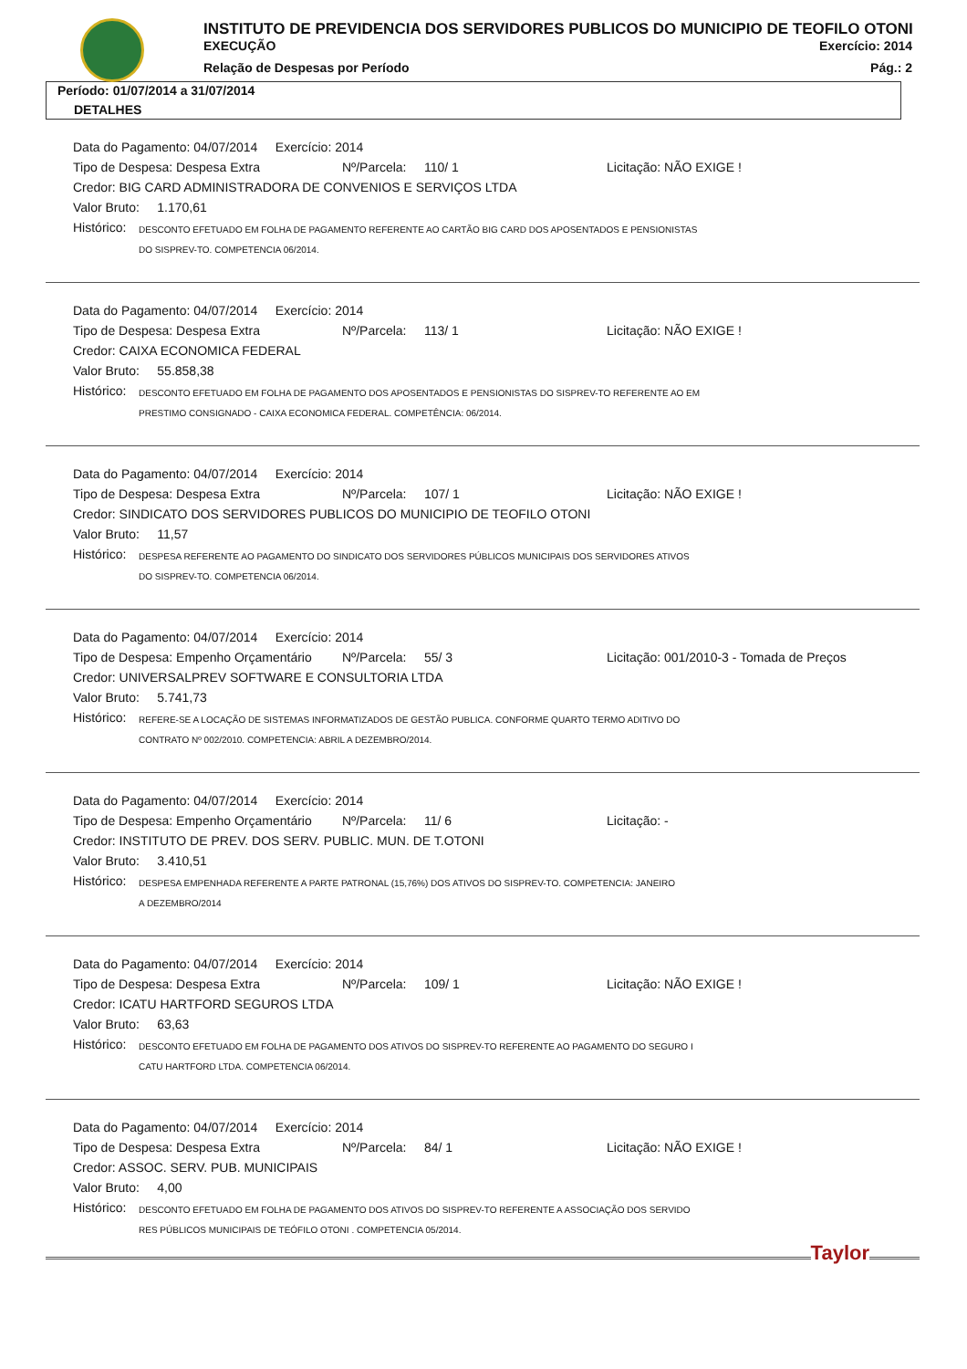INSTITUTO DE PREVIDENCIA DOS SERVIDORES PUBLICOS DO MUNICIPIO DE TEOFILO OTONI
EXECUÇÃO Exercício: 2014
Relação de Despesas por Período Pág.: 2
Período: 01/07/2014 a 31/07/2014
DETALHES
Data do Pagamento: 04/07/2014 Exercício: 2014
Tipo de Despesa: Despesa Extra Nº/Parcela: 110/ 1 Licitação: NÃO EXIGE !
Credor: BIG CARD ADMINISTRADORA DE CONVENIOS E SERVIÇOS LTDA
Valor Bruto: 1.170,61
Histórico: DESCONTO EFETUADO EM FOLHA DE PAGAMENTO REFERENTE AO CARTÃO BIG CARD DOS APOSENTADOS E PENSIONISTAS
DO SISPREV-TO. COMPETENCIA 06/2014.
Data do Pagamento: 04/07/2014 Exercício: 2014
Tipo de Despesa: Despesa Extra Nº/Parcela: 113/ 1 Licitação: NÃO EXIGE !
Credor: CAIXA ECONOMICA FEDERAL
Valor Bruto: 55.858,38
Histórico: DESCONTO EFETUADO EM FOLHA DE PAGAMENTO DOS APOSENTADOS E PENSIONISTAS DO SISPREV-TO REFERENTE AO EM
PRESTIMO CONSIGNADO - CAIXA ECONOMICA FEDERAL. COMPETÊNCIA: 06/2014.
Data do Pagamento: 04/07/2014 Exercício: 2014
Tipo de Despesa: Despesa Extra Nº/Parcela: 107/ 1 Licitação: NÃO EXIGE !
Credor: SINDICATO DOS SERVIDORES PUBLICOS DO MUNICIPIO DE TEOFILO OTONI
Valor Bruto: 11,57
Histórico: DESPESA REFERENTE AO PAGAMENTO DO SINDICATO DOS SERVIDORES PÚBLICOS MUNICIPAIS DOS SERVIDORES ATIVOS
DO SISPREV-TO. COMPETENCIA 06/2014.
Data do Pagamento: 04/07/2014 Exercício: 2014
Tipo de Despesa: Empenho Orçamentário Nº/Parcela: 55/ 3 Licitação: 001/2010-3 - Tomada de Preços
Credor: UNIVERSALPREV SOFTWARE E CONSULTORIA LTDA
Valor Bruto: 5.741,73
Histórico: REFERE-SE A LOCAÇÃO DE SISTEMAS INFORMATIZADOS DE GESTÃO PUBLICA. CONFORME QUARTO TERMO ADITIVO DO
CONTRATO Nº 002/2010. COMPETENCIA: ABRIL A DEZEMBRO/2014.
Data do Pagamento: 04/07/2014 Exercício: 2014
Tipo de Despesa: Empenho Orçamentário Nº/Parcela: 11/ 6 Licitação: -
Credor: INSTITUTO DE PREV. DOS SERV. PUBLIC. MUN. DE T.OTONI
Valor Bruto: 3.410,51
Histórico: DESPESA EMPENHADA REFERENTE A PARTE PATRONAL (15,76%) DOS ATIVOS DO SISPREV-TO. COMPETENCIA: JANEIRO
A DEZEMBRO/2014
Data do Pagamento: 04/07/2014 Exercício: 2014
Tipo de Despesa: Despesa Extra Nº/Parcela: 109/ 1 Licitação: NÃO EXIGE !
Credor: ICATU HARTFORD SEGUROS LTDA
Valor Bruto: 63,63
Histórico: DESCONTO EFETUADO EM FOLHA DE PAGAMENTO DOS ATIVOS DO SISPREV-TO REFERENTE AO PAGAMENTO DO SEGURO I
CATU HARTFORD LTDA. COMPETENCIA 06/2014.
Data do Pagamento: 04/07/2014 Exercício: 2014
Tipo de Despesa: Despesa Extra Nº/Parcela: 84/ 1 Licitação: NÃO EXIGE !
Credor: ASSOC. SERV. PUB. MUNICIPAIS
Valor Bruto: 4,00
Histórico: DESCONTO EFETUADO EM FOLHA DE PAGAMENTO DOS ATIVOS DO SISPREV-TO REFERENTE A ASSOCIAÇÃO DOS SERVIDO
RES PÚBLICOS MUNICIPAIS DE TEÓFILO OTONI . COMPETENCIA 05/2014.
Taylor